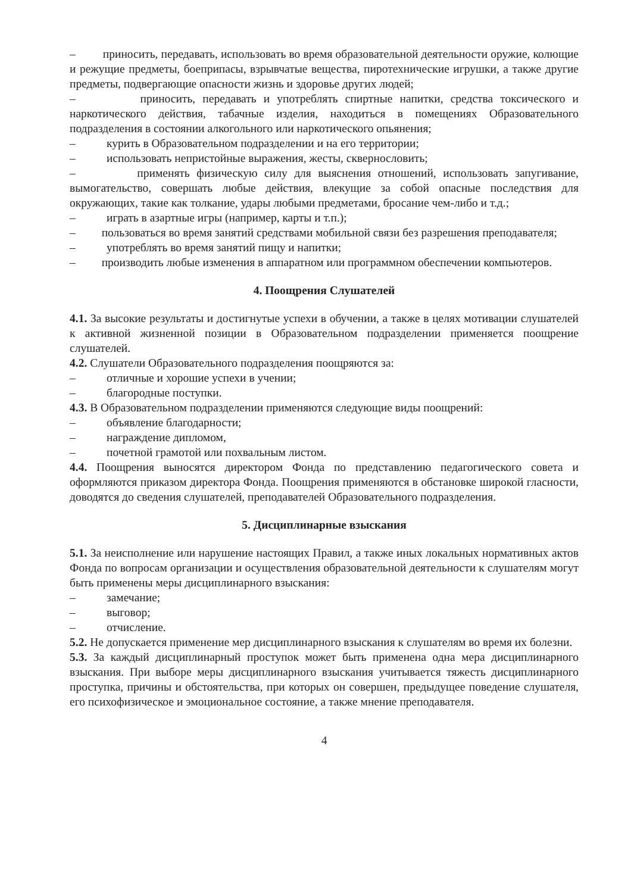– приносить, передавать, использовать во время образовательной деятельности оружие, колющие и режущие предметы, боеприпасы, взрывчатые вещества, пиротехнические игрушки, а также другие предметы, подвергающие опасности жизнь и здоровье других людей;
– приносить, передавать и употреблять спиртные напитки, средства токсического и наркотического действия, табачные изделия, находиться в помещениях Образовательного подразделения в состоянии алкогольного или наркотического опьянения;
– курить в Образовательном подразделении и на его территории;
– использовать непристойные выражения, жесты, сквернословить;
– применять физическую силу для выяснения отношений, использовать запугивание, вымогательство, совершать любые действия, влекущие за собой опасные последствия для окружающих, такие как толкание, удары любыми предметами, бросание чем-либо и т.д.;
– играть в азартные игры (например, карты и т.п.);
– пользоваться во время занятий средствами мобильной связи без разрешения преподавателя;
– употреблять во время занятий пищу и напитки;
– производить любые изменения в аппаратном или программном обеспечении компьютеров.
4. Поощрения Слушателей
4.1. За высокие результаты и достигнутые успехи в обучении, а также в целях мотивации слушателей к активной жизненной позиции в Образовательном подразделении применяется поощрение слушателей.
4.2. Слушатели Образовательного подразделения поощряются за:
– отличные и хорошие успехи в учении;
– благородные поступки.
4.3. В Образовательном подразделении применяются следующие виды поощрений:
– объявление благодарности;
– награждение дипломом,
– почетной грамотой или похвальным листом.
4.4. Поощрения выносятся директором Фонда по представлению педагогического совета и оформляются приказом директора Фонда. Поощрения применяются в обстановке широкой гласности, доводятся до сведения слушателей, преподавателей Образовательного подразделения.
5. Дисциплинарные взыскания
5.1. За неисполнение или нарушение настоящих Правил, а также иных локальных нормативных актов Фонда по вопросам организации и осуществления образовательной деятельности к слушателям могут быть применены меры дисциплинарного взыскания:
– замечание;
– выговор;
– отчисление.
5.2. Не допускается применение мер дисциплинарного взыскания к слушателям во время их болезни.
5.3. За каждый дисциплинарный проступок может быть применена одна мера дисциплинарного взыскания. При выборе меры дисциплинарного взыскания учитывается тяжесть дисциплинарного проступка, причины и обстоятельства, при которых он совершен, предыдущее поведение слушателя, его психофизическое и эмоциональное состояние, а также мнение преподавателя.
4